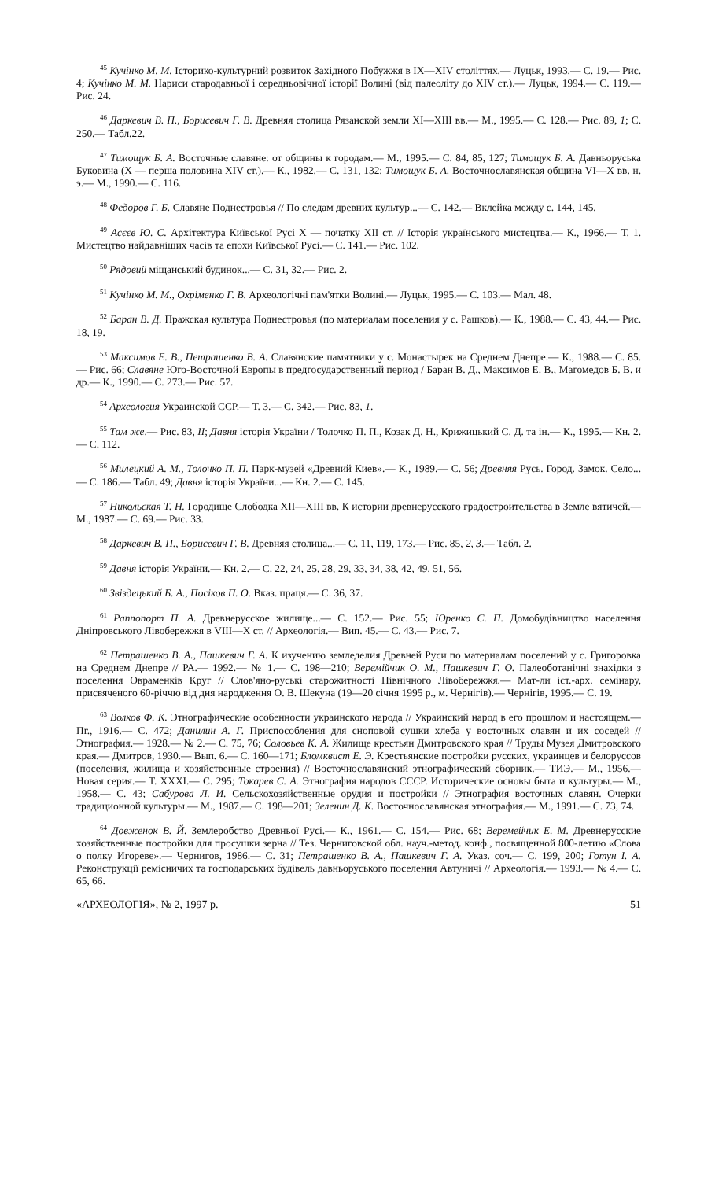<sup>45</sup> Кучінко М. М. Історико-культурний розвиток Західного Побужжя в IX—XIV століттях.— Луцьк, 1993.— С. 19.— Рис. 4; Кучінко М. М. Нариси стародавньої і середньовічної історії Волині (від палеоліту до XIV ст.).— Луцьк, 1994.— С. 119.— Рис. 24.
<sup>46</sup> Даркевич В. П., Борисевич Г. В. Древняя столица Рязанской земли XI—XIII вв.— М., 1995.— С. 128.— Рис. 89, 1; С. 250.— Табл.22.
<sup>47</sup> Тимощук Б. А. Восточные славяне: от общины к городам.— М., 1995.— С. 84, 85, 127; Тимощук Б. А. Давньоруська Буковина (Х — перша половина XIV ст.).— К., 1982.— С. 131, 132; Тимощук Б. А. Восточнославянская община VI—X вв. н. э.— М., 1990.— С. 116.
<sup>48</sup> Федоров Г. Б. Славяне Поднестровья // По следам древних культур...— С. 142.— Вклейка между с. 144, 145.
<sup>49</sup> Асєєв Ю. С. Архітектура Київської Русі X — початку XII ст. // Історія українського мистецтва.— К., 1966.— Т. 1. Мистецтво найдавніших часів та епохи Київської Русі.— С. 141.— Рис. 102.
<sup>50</sup> Рядовий міщанський будинок...— С. 31, 32.— Рис. 2.
<sup>51</sup> Кучінко М. М., Охріменко Г. В. Археологічні пам'ятки Волині.— Луцьк, 1995.— С. 103.— Мал. 48.
<sup>52</sup> Баран В. Д. Пражская культура Поднестровья (по материалам поселения у с. Рашков).— К., 1988.— С. 43, 44.— Рис. 18, 19.
<sup>53</sup> Максимов Е. В., Петрашенко В. А. Славянские памятники у с. Монастырек на Среднем Днепре.— К., 1988.— С. 85.— Рис. 66; Славяне Юго-Восточной Европы в предгосударственный период / Баран В. Д., Максимов Е. В., Магомедов Б. В. и др.— К., 1990.— С. 273.— Рис. 57.
<sup>54</sup> Археология Украинской ССР.— Т. 3.— С. 342.— Рис. 83, 1.
<sup>55</sup> Там же.— Рис. 83, II; Давня історія України / Толочко П. П., Козак Д. Н., Крижицький С. Д. та ін.— К., 1995.— Кн. 2.— С. 112.
<sup>56</sup> Милецкий А. М., Толочко П. П. Парк-музей «Древний Киев».— К., 1989.— С. 56; Древняя Русь. Город. Замок. Село...— С. 186.— Табл. 49; Давня історія України...— Кн. 2.— С. 145.
<sup>57</sup> Никольская Т. Н. Городище Слободка XII—XIII вв. К истории древнерусского градостроительства в Земле вятичей.— М., 1987.— С. 69.— Рис. 33.
<sup>58</sup> Даркевич В. П., Борисевич Г. В. Древняя столица...— С. 11, 119, 173.— Рис. 85, 2, 3.— Табл. 2.
<sup>59</sup> Давня історія України.— Кн. 2.— С. 22, 24, 25, 28, 29, 33, 34, 38, 42, 49, 51, 56.
<sup>60</sup> Звіздецький Б. А., Посіков П. О. Вказ. праця.— С. 36, 37.
<sup>61</sup> Раппопорт П. А. Древнерусское жилище...— С. 152.— Рис. 55; Юренко С. П. Домобудівництво населення Дніпровського Лівобережжя в VIII—X ст. // Археологія.— Вип. 45.— С. 43.— Рис. 7.
<sup>62</sup> Петрашенко В. А., Пашкевич Г. А. К изучению земледелия Древней Руси по материалам поселений у с. Григоровка на Среднем Днепре // РА.— 1992.— № 1.— С. 198—210; Веремійчик О. М., Пашкевич Г. О. Палеоботанічні знахідки з поселення Овраменків Круг // Слов'яно-руські старожитності Північного Лівобережжя.— Мат-ли іст.-арх. семінару, присвяченого 60-річчю від дня народження О. В. Шекуна (19—20 січня 1995 р., м. Чернігів).— Чернігів, 1995.— С. 19.
<sup>63</sup> Волков Ф. К. Этнографические особенности украинского народа // Украинский народ в его прошлом и настоящем.— Пг., 1916.— С. 472; Данилин А. Г. Приспособления для сноповой сушки хлеба у восточных славян и их соседей // Этнография.— 1928.— № 2.— С. 75, 76; Соловьев К. А. Жилище крестьян Дмитровского края // Труды Музея Дмитровского края.— Дмитров, 1930.— Вып. 6.— С. 160—171; Бломквист Е. Э. Крестьянские постройки русских, украинцев и белоруссов (поселения, жилища и хозяйственные строения) // Восточнославянский этнографический сборник.— ТИЭ.— М., 1956.— Новая серия.— Т. XXXI.— С. 295; Токарев С. А. Этнография народов СССР. Исторические основы быта и культуры.— М., 1958.— С. 43; Сабурова Л. И. Сельскохозяйственные орудия и постройки // Этнография восточных славян. Очерки традиционной культуры.— М., 1987.— С. 198—201; Зеленин Д. К. Восточнославянская этнография.— М., 1991.— С. 73, 74.
<sup>64</sup> Довженок В. Й. Землеробство Древньої Русі.— К., 1961.— С. 154.— Рис. 68; Веремейчик Е. М. Древнерусские хозяйственные постройки для просушки зерна // Тез. Черниговской обл. науч.-метод. конф., посвященной 800-летию «Слова о полку Игореве».— Чернигов, 1986.— С. 31; Петрашенко В. А., Пашкевич Г. А. Указ. соч.— С. 199, 200; Готун І. А. Реконструкції ремісничих та господарських будівель давньоруського поселення Автуничі // Археологія.— 1993.— № 4.— С. 65, 66.
«АРХЕОЛОГІЯ», № 2, 1997 р. 51